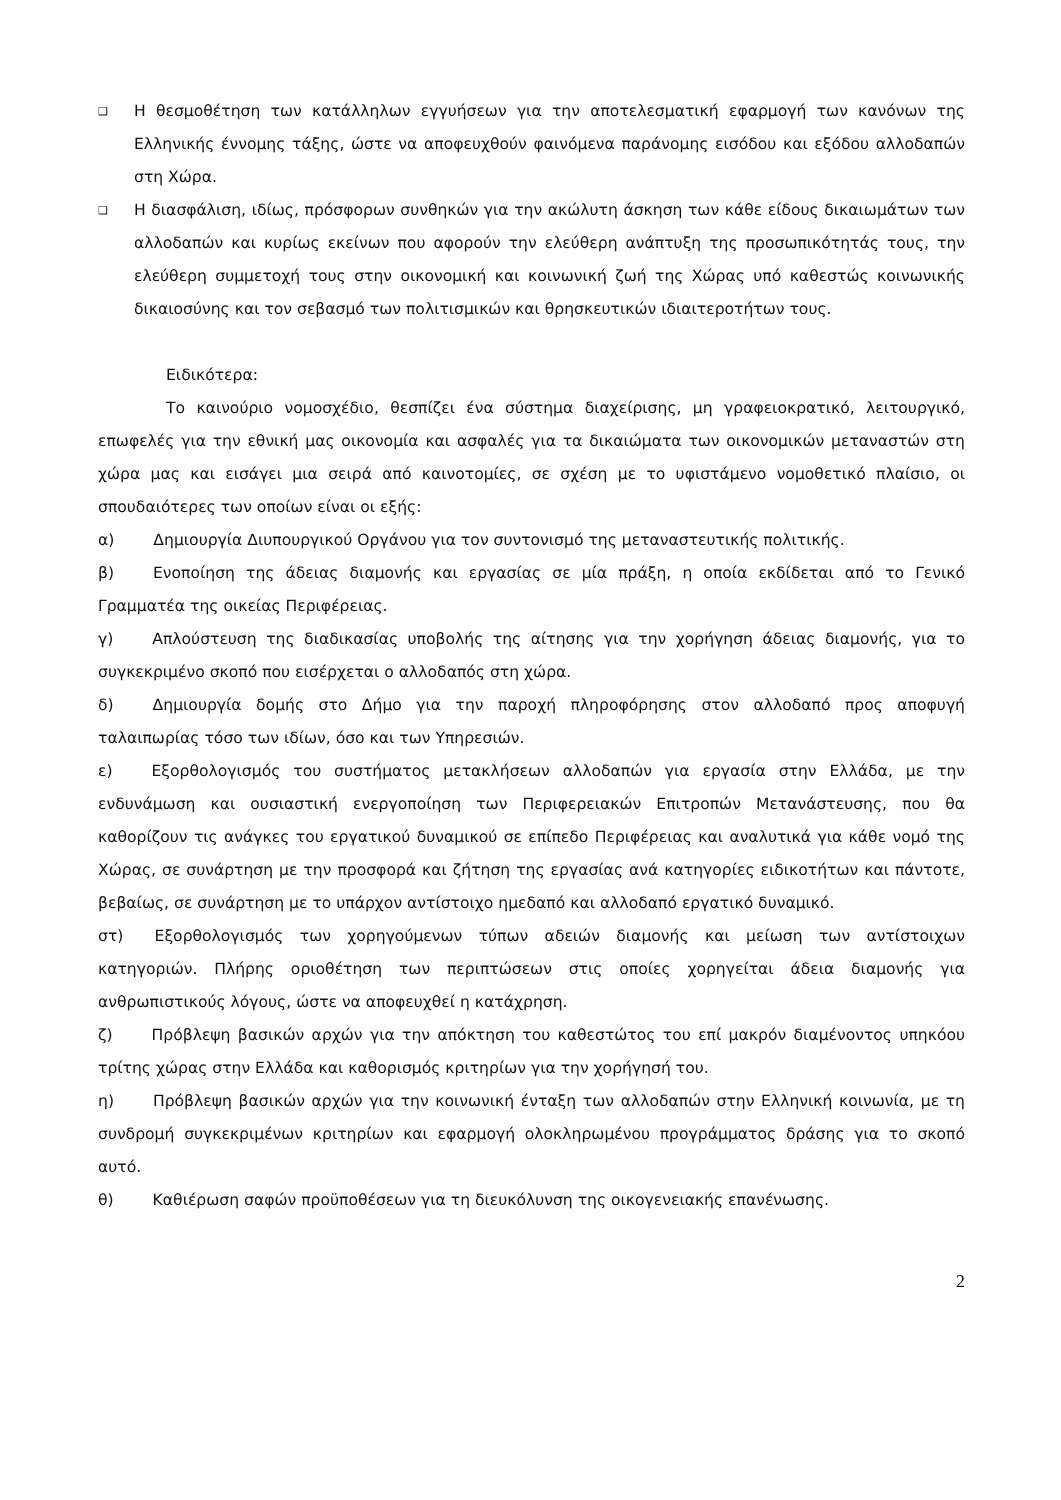❑
Η θεσμοθέτηση των κατάλληλων εγγυήσεων για την αποτελεσματική εφαρμογή των κανόνων της Ελληνικής έννομης τάξης, ώστε να αποφευχθούν φαινόμενα παράνομης εισόδου και εξόδου αλλοδαπών στη Χώρα.
❑
Η διασφάλιση, ιδίως, πρόσφορων συνθηκών για την ακώλυτη άσκηση των κάθε είδους δικαιωμάτων των αλλοδαπών και κυρίως εκείνων που αφορούν την ελεύθερη ανάπτυξη της προσωπικότητάς τους, την ελεύθερη συμμετοχή τους στην οικονομική και κοινωνική ζωή της Χώρας υπό καθεστώς κοινωνικής δικαιοσύνης και τον σεβασμό των πολιτισμικών και θρησκευτικών ιδιαιτεροτήτων τους.
Ειδικότερα:
Το καινούριο νομοσχέδιο, θεσπίζει ένα σύστημα διαχείρισης, μη γραφειοκρατικό, λειτουργικό, επωφελές για την εθνική μας οικονομία και ασφαλές για τα δικαιώματα των οικονομικών μεταναστών στη χώρα μας και εισάγει μια σειρά από καινοτομίες, σε σχέση με το υφιστάμενο νομοθετικό πλαίσιο, οι σπουδαιότερες των οποίων είναι οι εξής:
α)   Δημιουργία Διυπουργικού Οργάνου για τον συντονισμό της μεταναστευτικής πολιτικής.
β)   Ενοποίηση της άδειας διαμονής και εργασίας σε μία πράξη, η οποία εκδίδεται από το Γενικό Γραμματέα της οικείας Περιφέρειας.
γ)   Απλούστευση της διαδικασίας υποβολής της αίτησης για την χορήγηση άδειας διαμονής, για το συγκεκριμένο σκοπό που εισέρχεται ο αλλοδαπός στη χώρα.
δ)   Δημιουργία δομής στο Δήμο για την παροχή πληροφόρησης στον αλλοδαπό προς αποφυγή ταλαιπωρίας τόσο των ιδίων, όσο και των Υπηρεσιών.
ε)   Εξορθολογισμός του συστήματος μετακλήσεων αλλοδαπών για εργασία στην Ελλάδα, με την ενδυνάμωση και ουσιαστική ενεργοποίηση των Περιφερειακών Επιτροπών Μετανάστευσης, που θα καθορίζουν τις ανάγκες του εργατικού δυναμικού σε επίπεδο Περιφέρειας και αναλυτικά για κάθε νομό της Χώρας, σε συνάρτηση με την προσφορά και ζήτηση της εργασίας ανά κατηγορίες ειδικοτήτων και πάντοτε, βεβαίως, σε συνάρτηση με το υπάρχον αντίστοιχο ημεδαπό και αλλοδαπό εργατικό δυναμικό.
στ)  Εξορθολογισμός των χορηγούμενων τύπων αδειών διαμονής και μείωση των αντίστοιχων κατηγοριών. Πλήρης οριοθέτηση των περιπτώσεων στις οποίες χορηγείται άδεια διαμονής για ανθρωπιστικούς λόγους, ώστε να αποφευχθεί η κατάχρηση.
ζ)   Πρόβλεψη βασικών αρχών για την απόκτηση του καθεστώτος του επί μακρόν διαμένοντος υπηκόου τρίτης χώρας στην Ελλάδα και καθορισμός κριτηρίων για την χορήγησή του.
η)   Πρόβλεψη βασικών αρχών για την κοινωνική ένταξη των αλλοδαπών στην Ελληνική κοινωνία, με τη συνδρομή συγκεκριμένων κριτηρίων και εφαρμογή ολοκληρωμένου προγράμματος δράσης για το σκοπό αυτό.
θ)   Καθιέρωση σαφών προϋποθέσεων για τη διευκόλυνση της οικογενειακής επανένωσης.
2